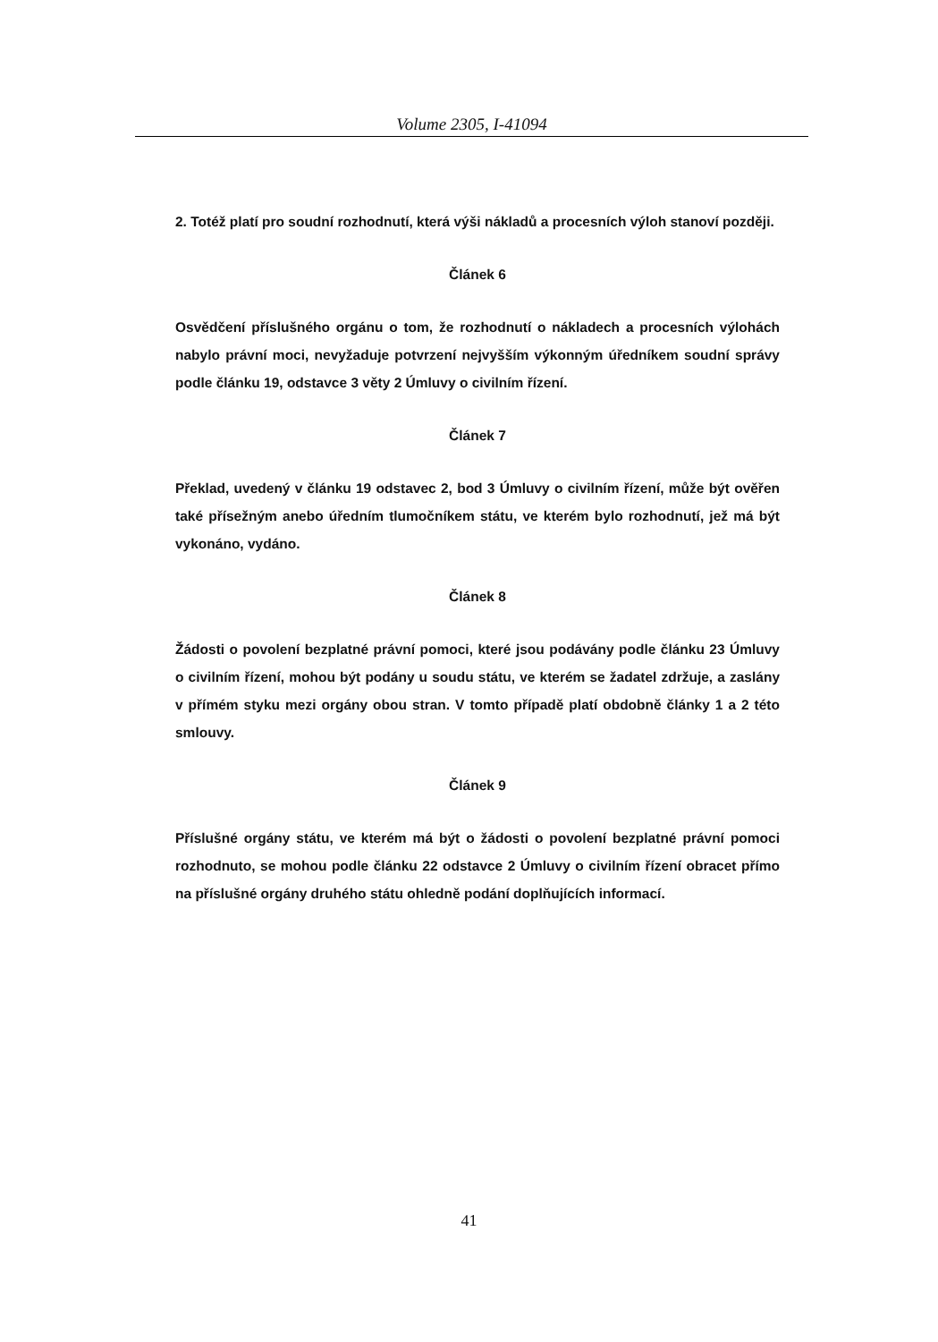Volume 2305, I-41094
2. Totéž platí pro soudní rozhodnutí, která výši nákladů a procesních výloh stanoví později.
Článek 6
Osvědčení příslušného orgánu o tom, že rozhodnutí o nákladech a procesních výlohách nabylo právní moci, nevyžaduje potvrzení nejvyšším výkonným úředníkem soudní správy podle článku 19, odstavce 3 věty 2 Úmluvy o civilním řízení.
Článek 7
Překlad, uvedený v článku 19 odstavec 2, bod 3 Úmluvy o civilním řízení, může být ověřen také přísežným anebo úředním tlumočníkem státu, ve kterém bylo rozhodnutí, jež má být vykonáno, vydáno.
Článek 8
Žádosti o povolení bezplatné právní pomoci, které jsou podávány podle článku 23 Úmluvy o civilním řízení, mohou být podány u soudu státu, ve kterém se žadatel zdržuje, a zaslány v přímém styku mezi orgány obou stran. V tomto případě platí obdobně články 1 a 2 této smlouvy.
Článek 9
Příslušné orgány státu, ve kterém má být o žádosti o povolení bezplatné právní pomoci rozhodnuto, se mohou podle článku 22 odstavce 2 Úmluvy o civilním řízení obracet přímo na příslušné orgány druhého státu ohledně podání doplňujících informací.
41